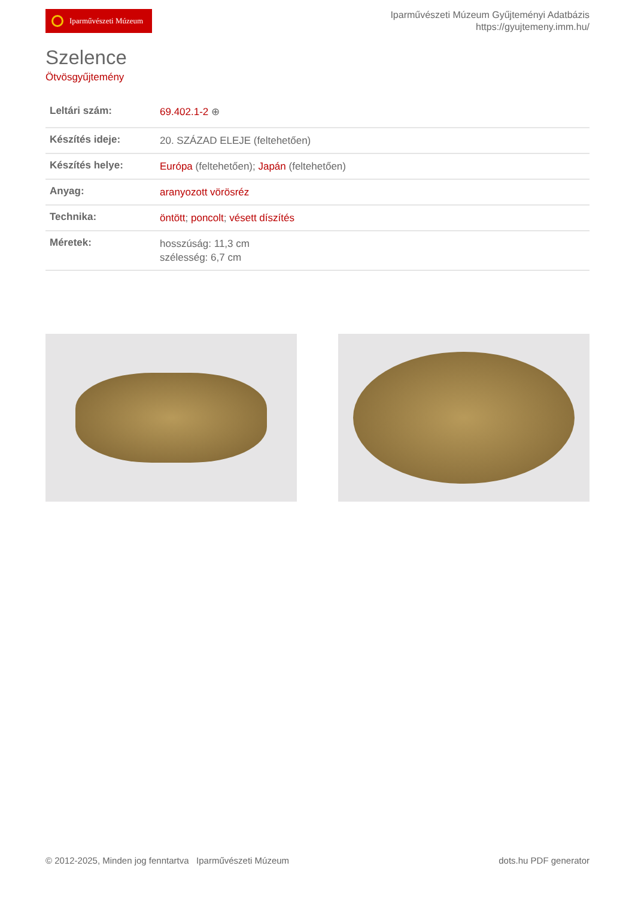Iparművészeti Múzeum
Iparművészeti Múzeum Gyűjteményi Adatbázis
https://gyujtemeny.imm.hu/
Szelence
Ötvösgyűjtemény
| Leltári szám: | 69.402.1-2 ⊕ |
| Készítés ideje: | 20. SZÁZAD ELEJE (feltehetően) |
| Készítés helye: | Európa (feltehetően); Japán (feltehetően) |
| Anyag: | aranyozott vörösréz |
| Technika: | öntött ; poncolt ; vésett díszítés |
| Méretek: | hosszúság: 11,3 cm szélesség: 6,7 cm |
© 2012-2025, Minden jog fenntartva Iparművészeti Múzeum dots.hu PDF generator